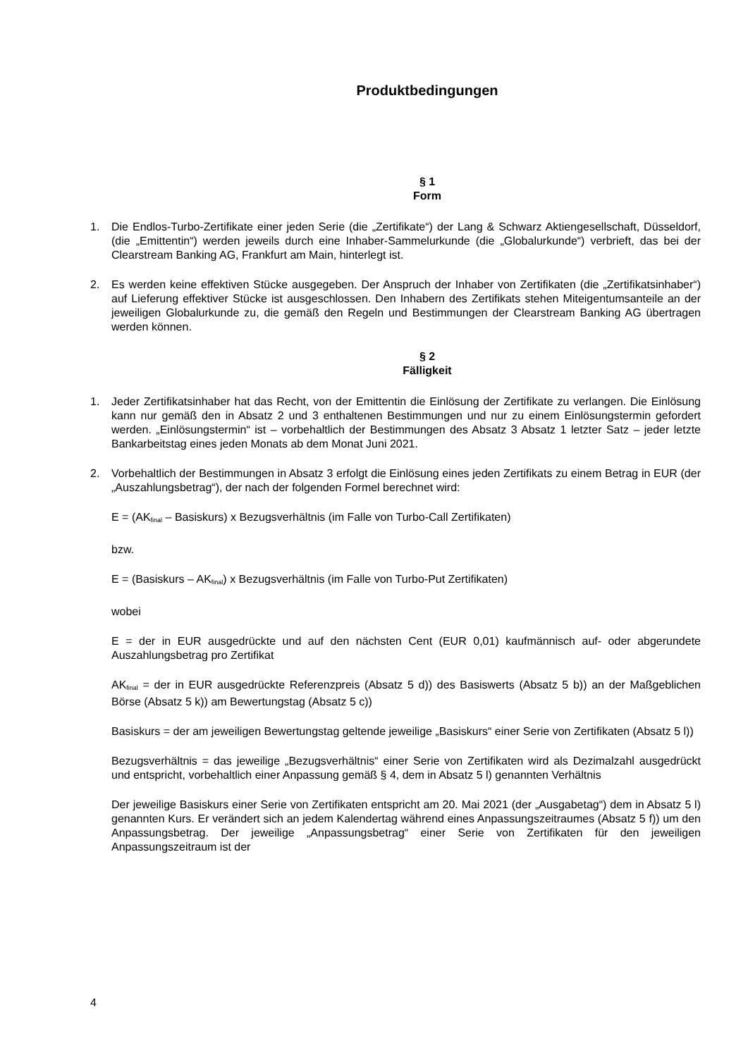Produktbedingungen
§ 1
Form
1. Die Endlos-Turbo-Zertifikate einer jeden Serie (die „Zertifikate“) der Lang & Schwarz Aktiengesellschaft, Düsseldorf, (die „Emittentin“) werden jeweils durch eine Inhaber-Sammelurkunde (die „Globalurkunde“) verbrieft, das bei der Clearstream Banking AG, Frankfurt am Main, hinterlegt ist.
2. Es werden keine effektiven Stücke ausgegeben. Der Anspruch der Inhaber von Zertifikaten (die „Zertifikatsinhaber“) auf Lieferung effektiver Stücke ist ausgeschlossen. Den Inhabern des Zertifikats stehen Miteigentumsanteile an der jeweiligen Globalurkunde zu, die gemäß den Regeln und Bestimmungen der Clearstream Banking AG übertragen werden können.
§ 2
Fälligkeit
1. Jeder Zertifikatsinhaber hat das Recht, von der Emittentin die Einlösung der Zertifikate zu verlangen. Die Einlösung kann nur gemäß den in Absatz 2 und 3 enthaltenen Bestimmungen und nur zu einem Einlösungstermin gefordert werden. „Einlösungstermin“ ist – vorbehaltlich der Bestimmungen des Absatz 3 Absatz 1 letzter Satz – jeder letzte Bankarbeitstag eines jeden Monats ab dem Monat Juni 2021.
2. Vorbehaltlich der Bestimmungen in Absatz 3 erfolgt die Einlösung eines jeden Zertifikats zu einem Betrag in EUR (der „Auszahlungsbetrag“), der nach der folgenden Formel berechnet wird:
E = (AK<sub>final</sub> – Basiskurs) x Bezugsverhältnis (im Falle von Turbo-Call Zertifikaten)
bzw.
E = (Basiskurs – AK<sub>final</sub>) x Bezugsverhältnis (im Falle von Turbo-Put Zertifikaten)
wobei
E = der in EUR ausgedrückte und auf den nächsten Cent (EUR 0,01) kaufmännisch auf- oder abgerundete Auszahlungsbetrag pro Zertifikat
AK<sub>final</sub> = der in EUR ausgedrückte Referenzpreis (Absatz 5 d)) des Basiswerts (Absatz 5 b)) an der Maßgeblichen Börse (Absatz 5 k)) am Bewertungstag (Absatz 5 c))
Basiskurs = der am jeweiligen Bewertungstag geltende jeweilige „Basiskurs“ einer Serie von Zertifikaten (Absatz 5 l))
Bezugsverhältnis = das jeweilige „Bezugsverhältnis“ einer Serie von Zertifikaten wird als Dezimalzahl ausgedrückt und entspricht, vorbehaltlich einer Anpassung gemäß § 4, dem in Absatz 5 l) genannten Verhältnis
Der jeweilige Basiskurs einer Serie von Zertifikaten entspricht am 20. Mai 2021 (der „Ausgabetag“) dem in Absatz 5 l) genannten Kurs. Er verändert sich an jedem Kalendertag während eines Anpassungszeitraumes (Absatz 5 f)) um den Anpassungsbetrag. Der jeweilige „Anpassungsbetrag“ einer Serie von Zertifikaten für den jeweiligen Anpassungszeitraum ist der
4